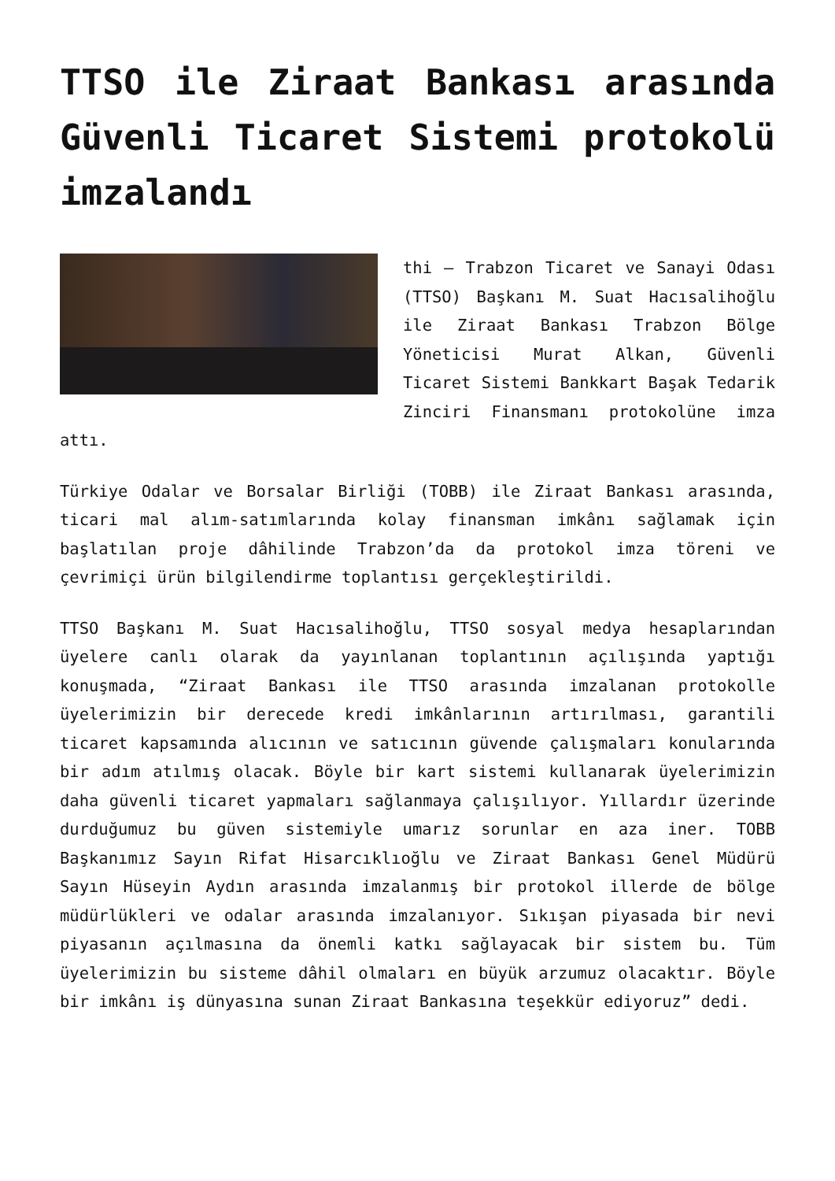TTSO ile Ziraat Bankası arasında Güvenli Ticaret Sistemi protokolü imzalandı
thi – Trabzon Ticaret ve Sanayi Odası (TTSO) Başkanı M. Suat Hacısalihoğlu ile Ziraat Bankası Trabzon Bölge Yöneticisi Murat Alkan, Güvenli Ticaret Sistemi Bankkart Başak Tedarik Zinciri Finansmanı protokolüne imza attı.
Türkiye Odalar ve Borsalar Birliği (TOBB) ile Ziraat Bankası arasında, ticari mal alım-satımlarında kolay finansman imkânı sağlamak için başlatılan proje dâhilinde Trabzon’da da protokol imza töreni ve çevrimiçi ürün bilgilendirme toplantısı gerçekleştirildi.
TTSO Başkanı M. Suat Hacısalihoğlu, TTSO sosyal medya hesaplarından üyelere canlı olarak da yayınlanan toplantının açılışında yaptığı konuşmada, “Ziraat Bankası ile TTSO arasında imzalanan protokolle üyelerimizin bir derecede kredi imkânlarının artırılması, garantili ticaret kapsamında alıcının ve satıcının güvende çalışmaları konularında bir adım atılmış olacak. Böyle bir kart sistemi kullanarak üyelerimizin daha güvenli ticaret yapmaları sağlanmaya çalışılıyor. Yıllardır üzerinde durduğumuz bu güven sistemiyle umarız sorunlar en aza iner. TOBB Başkanımız Sayın Rifat Hisarcıklıoğlu ve Ziraat Bankası Genel Müdürü Sayın Hüseyin Aydın arasında imzalanmış bir protokol illerde de bölge müdürlükleri ve odalar arasında imzalanıyor. Sıkışan piyasada bir nevi piyasanın açılmasına da önemli katkı sağlayacak bir sistem bu. Tüm üyelerimizin bu sisteme dâhil olmaları en büyük arzumuz olacaktır. Böyle bir imkânı iş dünyasına sunan Ziraat Bankasına teşekkür ediyoruz” dedi.